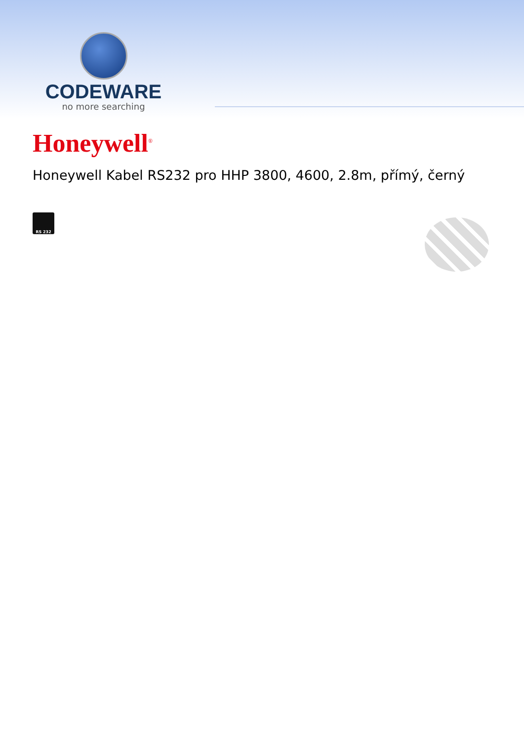CODEWARE
no more searching
Honeywell<sup>®</sup>
Honeywell Kabel RS232 pro HHP 3800, 4600, 2.8m, přímý, černý
RS 232